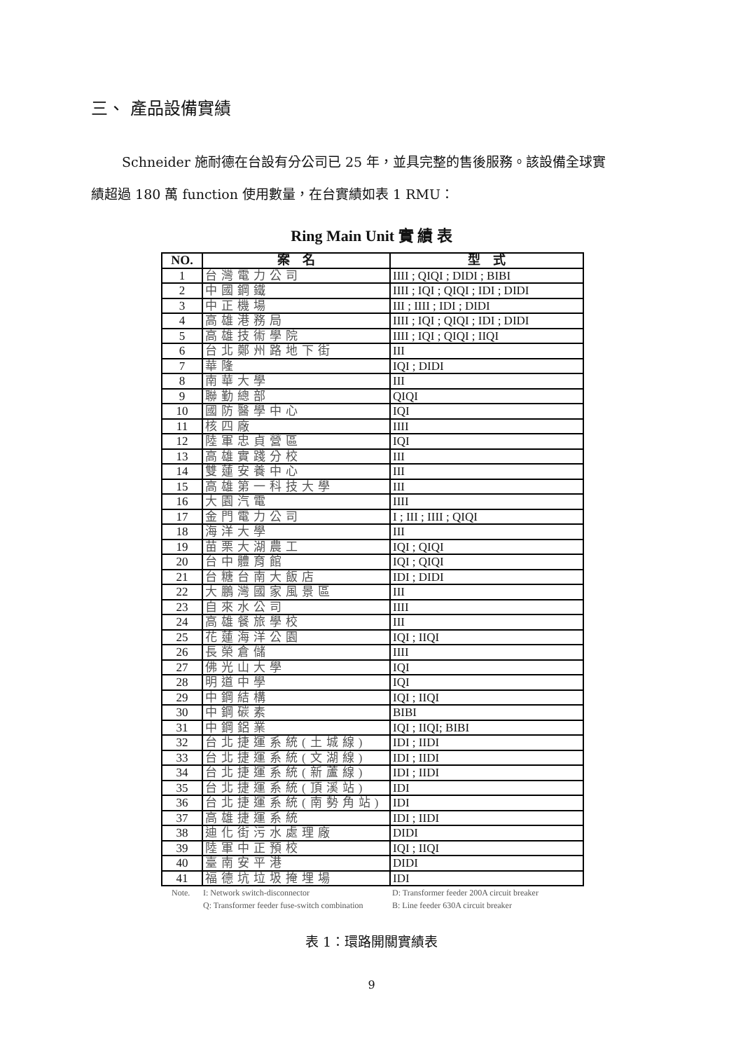三、 產品設備實績
Schneider 施耐德在台設有分公司已 25 年，並具完整的售後服務。該設備全球實
績超過 180 萬 function 使用數量，在台實績如表 1 RMU：
Ring Main Unit 實 績 表
| NO. | 案 名 | 型 式 |
| --- | --- | --- |
| 1 | 台灣電力公司 | IIII ; QIQI ; DIDI ; BIBI |
| 2 | 中國鋼鐵 | IIII ; IQI ; QIQI ; IDI ; DIDI |
| 3 | 中正機場 | III ; IIII ; IDI ; DIDI |
| 4 | 高雄港務局 | IIII ; IQI ; QIQI ; IDI ; DIDI |
| 5 | 高雄技術學院 | IIII ; IQI ; QIQI ; IIQI |
| 6 | 台北鄭州路地下街 | III |
| 7 | 華隆 | IQI ; DIDI |
| 8 | 南華大學 | III |
| 9 | 聯勤總部 | QIQI |
| 10 | 國防醫學中心 | IQI |
| 11 | 核四廠 | IIII |
| 12 | 陸軍忠貞營區 | IQI |
| 13 | 高雄實踐分校 | III |
| 14 | 雙蓮安養中心 | III |
| 15 | 高雄第一科技大學 | III |
| 16 | 大園汽電 | IIII |
| 17 | 金門電力公司 | I ; III ; IIII ; QIQI |
| 18 | 海洋大學 | III |
| 19 | 苗栗大湖農工 | IQI ; QIQI |
| 20 | 台中體育館 | IQI ; QIQI |
| 21 | 台糖台南大飯店 | IDI ; DIDI |
| 22 | 大鵬灣國家風景區 | III |
| 23 | 自來水公司 | IIII |
| 24 | 高雄餐旅學校 | III |
| 25 | 花蓮海洋公園 | IQI ; IIQI |
| 26 | 長榮倉儲 | IIII |
| 27 | 佛光山大學 | IQI |
| 28 | 明道中學 | IQI |
| 29 | 中鋼結構 | IQI ; IIQI |
| 30 | 中鋼碳素 | BIBI |
| 31 | 中鋼鋁業 | IQI ; IIQI; BIBI |
| 32 | 台北捷運系統(土城線) | IDI ; IIDI |
| 33 | 台北捷運系統(文湖線) | IDI ; IIDI |
| 34 | 台北捷運系統(新蘆線) | IDI ; IIDI |
| 35 | 台北捷運系統(頂溪站) | IDI |
| 36 | 台北捷運系統(南勢角站) | IDI |
| 37 | 高雄捷運系統 | IDI ; IIDI |
| 38 | 迪化街污水處理廠 | DIDI |
| 39 | 陸軍中正預校 | IQI ; IIQI |
| 40 | 臺南安平港 | DIDI |
| 41 | 福德坑垃圾掩埋場 | IDI |
Note. I: Network switch-disconnector D: Transformer feeder 200A circuit breaker Q: Transformer feeder fuse-switch combination B: Line feeder 630A circuit breaker
表 1：環路開關實績表
9